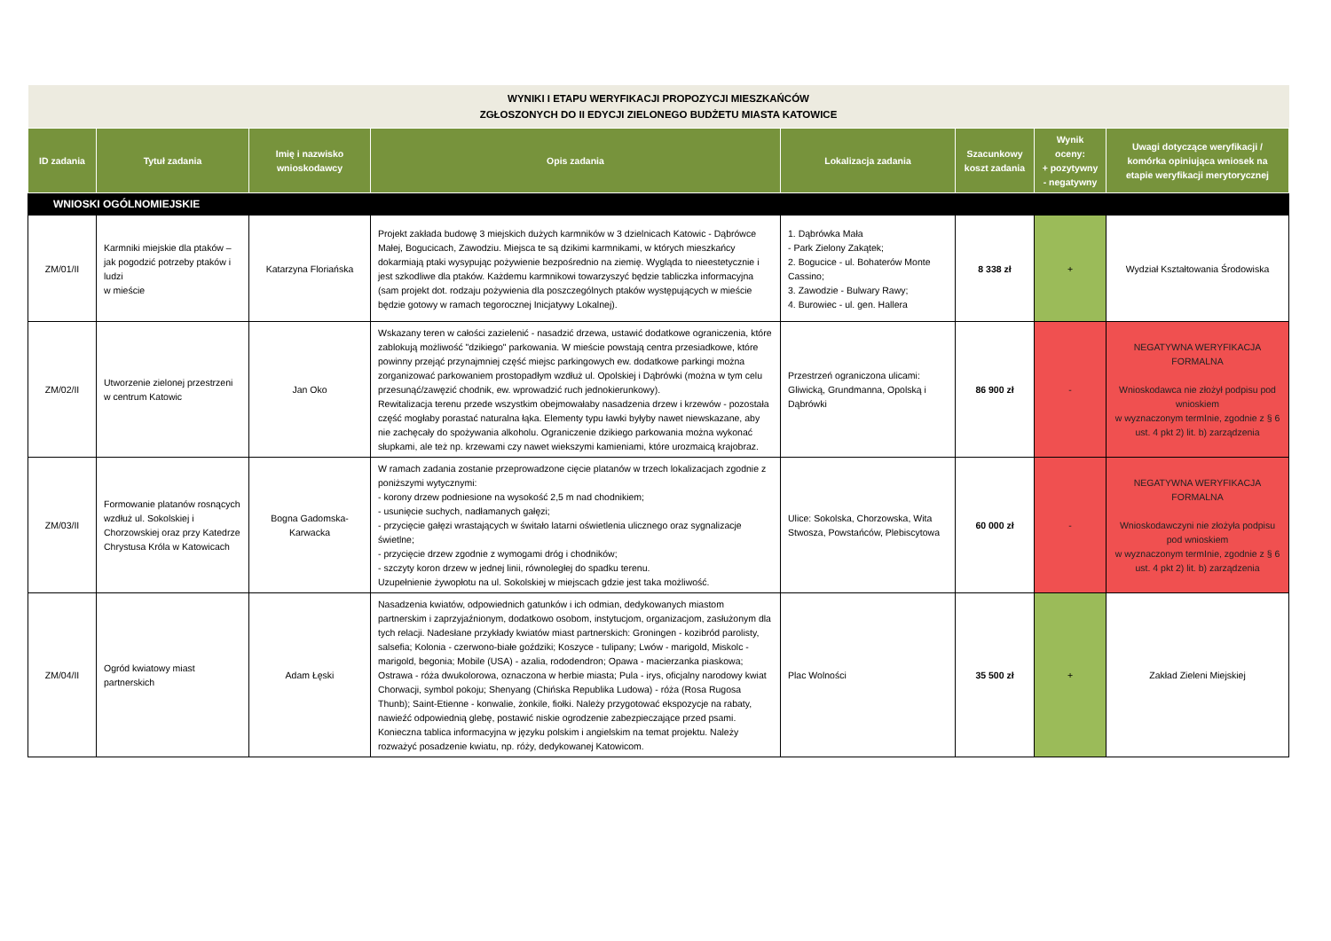| WYNIKI I ETAPU WERYFIKACJI PROPOZYCJI MIESZKAŃCÓW ZGŁOSZONYCH DO II EDYCJI ZIELONEGO BUDŻETU MIASTA KATOWICE | | | | | | | |
| ID zadania | Tytuł zadania | Imię i nazwisko wnioskodawcy | Opis zadania | Lokalizacja zadania | Szacunkowy koszt zadania | Wynik oceny: + pozytywny - negatywny | Uwagi dotyczące weryfikacji / komórka opiniująca wniosek na etapie weryfikacji merytorycznej |
| WNIOSKI OGÓLNOMIEJSKIE | | | | | | | |
| ZM/01/II | Karmniki miejskie dla ptaków – jak pogodzić potrzeby ptaków i ludzi w mieście | Katarzyna Floriańska | Projekt zakłada budowę 3 miejskich dużych karmników w 3 dzielnicach Katowic - Dąbrówce Małej, Bogucicach, Zawodziu. Miejsca te są dzikimi karmnikami, w których mieszkańcy dokarmiają ptaki wysypując pożywienie bezpośrednio na ziemię. Wygląda to nieestetycznie i jest szkodliwe dla ptaków. Każdemu karmnikowi towarzyszyć będzie tabliczka informacyjna (sam projekt dot. rodzaju pożywienia dla poszczególnych ptaków występujących w mieście będzie gotowy w ramach tegorocznej Inicjatywy Lokalnej). | 1. Dąbrówka Mała - Park Zielony Zakątek; 2. Bogucice - ul. Bohaterów Monte Cassino; 3. Zawodzie - Bulwary Rawy; 4. Burowiec - ul. gen. Hallera | 8 338 zł | + | Wydział Kształtowania Środowiska |
| ZM/02/II | Utworzenie zielonej przestrzeni w centrum Katowic | Jan Oko | Wskazany teren w całości zazielenić - nasadzić drzewa, ustawić dodatkowe ograniczenia, które zablokują możliwość "dzikiego" parkowania. W mieście powstają centra przesiadkowe, które powinny przejąć przynajmniej część miejsc parkingowych ew. dodatkowe parkingi można zorganizować parkowaniem prostopadłym wzdłuż ul. Opolskiej i Dąbrówki (można w tym celu przesunąć/zawęzić chodnik, ew. wprowadzić ruch jednokierunkowy). Rewitalizacja terenu przede wszystkim obejmowałaby nasadzenia drzew i krzewów - pozostała część mogłaby porastać naturalna łąka. Elementy typu ławki byłyby nawet niewskazane, aby nie zachęcały do spożywania alkoholu. Ograniczenie dzikiego parkowania można wykonać słupkami, ale też np. krzewami czy nawet wiekszymi kamieniami, które urozmaicą krajobraz. | Przestrzeń ograniczona ulicami: Gliwicką, Grundmanna, Opolską i Dąbrówki | 86 900 zł | - | NEGATYWNA WERYFIKACJA FORMALNA Wnioskodawca nie złożył podpisu pod wnioskiem w wyznaczonym termInie, zgodnie z § 6 ust. 4 pkt 2) lit. b) zarządzenia |
| ZM/03/II | Formowanie platanów rosnących wzdłuż ul. Sokolskiej i Chorzowskiej oraz przy Katedrze Chrystusa Króla w Katowicach | Bogna Gadomska-Karwacka | W ramach zadania zostanie przeprowadzone cięcie platanów w trzech lokalizacjach zgodnie z poniższymi wytycznymi: - korony drzew podniesione na wysokość 2,5 m nad chodnikiem; - usunięcie suchych, nadłamanych gałęzi; - przycięcie gałęzi wrastających w świtało latarni oświetlenia ulicznego oraz sygnalizacje świetlne; - przycięcie drzew zgodnie z wymogami dróg i chodników; - szczyty koron drzew w jednej linii, równoległej do spadku terenu. Uzupełnienie żywopłotu na ul. Sokolskiej w miejscach gdzie jest taka możliwość. | Ulice: Sokolska, Chorzowska, Wita Stwosza, Powstańców, Plebiscytowa | 60 000 zł | - | NEGATYWNA WERYFIKACJA FORMALNA Wnioskodawczyni nie złożyła podpisu pod wnioskiem w wyznaczonym termInie, zgodnie z § 6 ust. 4 pkt 2) lit. b) zarządzenia |
| ZM/04/II | Ogród kwiatowy miast partnerskich | Adam Łęski | Nasadzenia kwiatów, odpowiednich gatunków i ich odmian, dedykowanych miastom partnerskim i zaprzyjaźnionym, dodatkowo osobom, instytucjom, organizacjom, zasłużonym dla tych relacji. Nadesłane przykłady kwiatów miast partnerskich: Groningen - kozibród parolisty, salsefia; Kolonia - czerwono-białe goździki; Koszyce - tulipany; Lwów - marigold, Miskolc - marigold, begonia; Mobile (USA) - azalia, rododendron; Opawa - macierzanka piaskowa; Ostrawa - róża dwukolorowa, oznaczona w herbie miasta; Pula - irys, oficjalny narodowy kwiat Chorwacji, symbol pokoju; Shenyang (Chińska Republika Ludowa) - róża (Rosa Rugosa Thunb); Saint-Etienne - konwalie, żonkile, fiołki. Należy przygotować ekspozycje na rabaty, nawieźć odpowiednią glebę, postawić niskie ogrodzenie zabezpieczające przed psami. Konieczna tablica informacyjna w języku polskim i angielskim na temat projektu. Należy rozważyć posadzenie kwiatu, np. róży, dedykowanej Katowicom. | Plac Wolności | 35 500 zł | + | Zakład Zieleni Miejskiej |